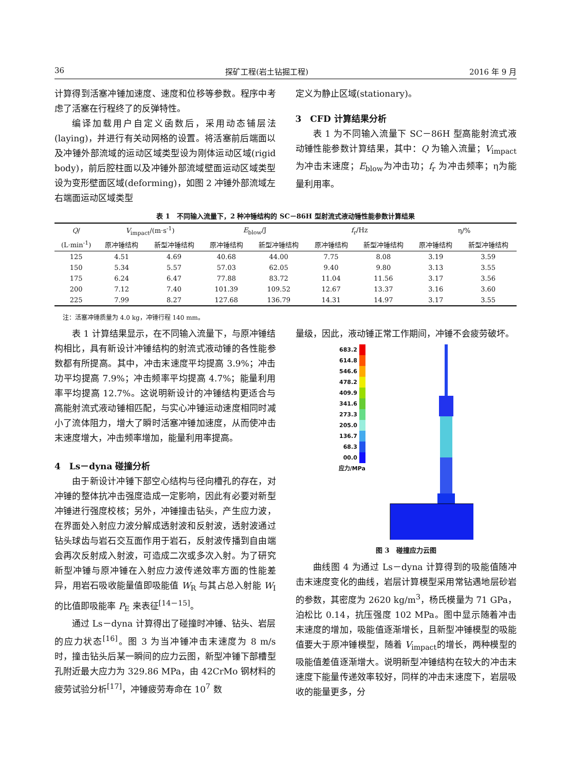36 探矿工程(岩土钻掘工程) 2016 年 9 月
计算得到活塞冲锤加速度、速度和位移等参数。程序中考虑了活塞在行程终了的反弹特性。
编译加载用户自定义函数后，采用动态铺层法(laying)，并进行有关动网格的设置。将活塞前后端面以及冲锤外部流域的运动区域类型设为刚体运动区域(rigid body)，前后腔柱面以及冲锤外部流域壁面运动区域类型设为变形壁面区域(deforming)，如图 2 冲锤外部流域左右端面运动区域类型
定义为静止区域(stationary)。
3　CFD 计算结果分析
表 1 为不同输入流量下 SC－86H 型高能射流式液动锤性能参数计算结果，其中：Q 为输入流量；V<sub>impact</sub>为冲击末速度；E<sub>blow</sub>为冲击功；f<sub>r</sub> 为冲击频率；η为能量利用率。
表 1　不同输入流量下，2 种冲锤结构的 SC－86H 型射流式液动锤性能参数计算结果
| Q / | V<sub>impact</sub>/(m·s<sup>-1</sup>) | | E<sub>blow</sub>/J | | f<sub>r</sub>/Hz | | η/% | |
| --- | --- | --- | --- | --- | --- | --- | --- | --- |
| (L·min<sup>-1</sup>) | 原冲锤结构 | 新型冲锤结构 | 原冲锤结构 | 新型冲锤结构 | 原冲锤结构 | 新型冲锤结构 | 原冲锤结构 | 新型冲锤结构 |
| 125 | 4.51 | 4.69 | 40.68 | 44.00 | 7.75 | 8.08 | 3.19 | 3.59 |
| 150 | 5.34 | 5.57 | 57.03 | 62.05 | 9.40 | 9.80 | 3.13 | 3.55 |
| 175 | 6.24 | 6.47 | 77.88 | 83.72 | 11.04 | 11.56 | 3.17 | 3.56 |
| 200 | 7.12 | 7.40 | 101.39 | 109.52 | 12.67 | 13.37 | 3.16 | 3.60 |
| 225 | 7.99 | 8.27 | 127.68 | 136.79 | 14.31 | 14.97 | 3.17 | 3.55 |
注：活塞冲锤质量为 4.0 kg，冲锤行程 140 mm。
表 1 计算结果显示，在不同输入流量下，与原冲锤结构相比，具有新设计冲锤结构的射流式液动锤的各性能参数都有所提高。其中，冲击末速度平均提高 3.9%；冲击功平均提高 7.9%；冲击频率平均提高 4.7%；能量利用率平均提高 12.7%。这说明新设计的冲锤结构更适合与高能射流式液动锤相匹配，与实心冲锤运动速度相同时减小了流体阻力，增大了瞬时活塞冲锤加速度，从而使冲击末速度增大，冲击频率增加，能量利用率提高。
4　Ls－dyna 碰撞分析
由于新设计冲锤下部空心结构与径向槽孔的存在，对冲锤的整体抗冲击强度造成一定影响，因此有必要对新型冲锤进行强度校核；另外，冲锤撞击钻头，产生应力波，在界面处入射应力波分解成透射波和反射波，透射波通过钻头球齿与岩石交互面作用于岩石，反射波传播到自由端会再次反射成入射波，可造成二次或多次入射。为了研究新型冲锤与原冲锤在入射应力波传递效率方面的性能差异，用岩石吸收能量值即吸能值 W<sub>R</sub> 与其占总入射能 W<sub>I</sub> 的比值即吸能率 P<sub>E</sub> 来表征<sup>[14－15]</sup>。
通过 Ls－dyna 计算得出了碰撞时冲锤、钻头、岩层的应力状态<sup>[16]</sup>。图 3 为当冲锤冲击末速度为 8 m/s 时，撞击钻头后某一瞬间的应力云图，新型冲锤下部槽型孔附近最大应力为 329.86 MPa，由 42CrMo 钢材料的疲劳试验分析<sup>[17]</sup>，冲锤疲劳寿命在 10<sup>7</sup> 数
量级，因此，液动锤正常工作期间，冲锤不会疲劳破坏。
683.2
614.8
546.6
478.2
409.9
341.6
273.3
205.0
136.7
68.3
00.0
应力/MPa
图 3　碰撞应力云图
曲线图 4 为通过 Ls－dyna 计算得到的吸能值随冲击末速度变化的曲线，岩层计算模型采用常钻遇地层砂岩的参数，其密度为 2620 kg/m<sup>3</sup>，杨氏模量为 71 GPa，泊松比 0.14，抗压强度 102 MPa。图中显示随着冲击末速度的增加，吸能值逐渐增长，且新型冲锤模型的吸能值要大于原冲锤模型，随着 V<sub>impact</sub>的增长，两种模型的吸能值差值逐渐增大。说明新型冲锤结构在较大的冲击末速度下能量传递效率较好，同样的冲击末速度下，岩层吸收的能量更多，分